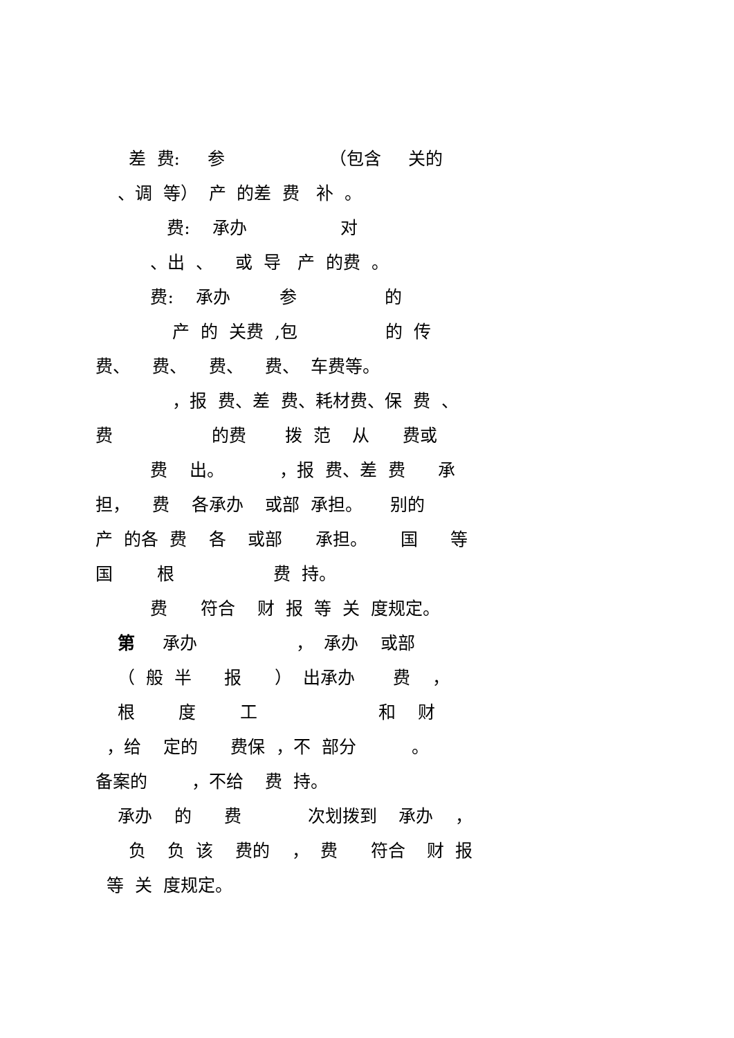差 费: 参 （包含 关的
、调 等） 产 的差 费 补 。
费: 承办 对
、出 、 或 导 产 的费 。
费: 承办 参 的
产 的 关费 ,包 的 传
费、 费、 费、 费、 车费等。
，报 费、差 费、耗材费、保 费 、
费 的费 拨 范 从 费或
费 出。 ，报 费、差 费 承
担， 费 各承办 或部 承担。 别的
产 的各 费 各 或部 承担。 国 等
国 根 费 持。
费 符合 财 报 等 关 度规定。
第 承办 ， 承办 或部
（ 般 半 报 ） 出承办 费 ，
根 度 工 和 财
，给 定的 费保 ，不 部分 。
备案的 ，不给 费 持。
承办 的 费 次划拨到 承办 ，
负 负 该 费的 ， 费 符合 财 报
等 关 度规定。